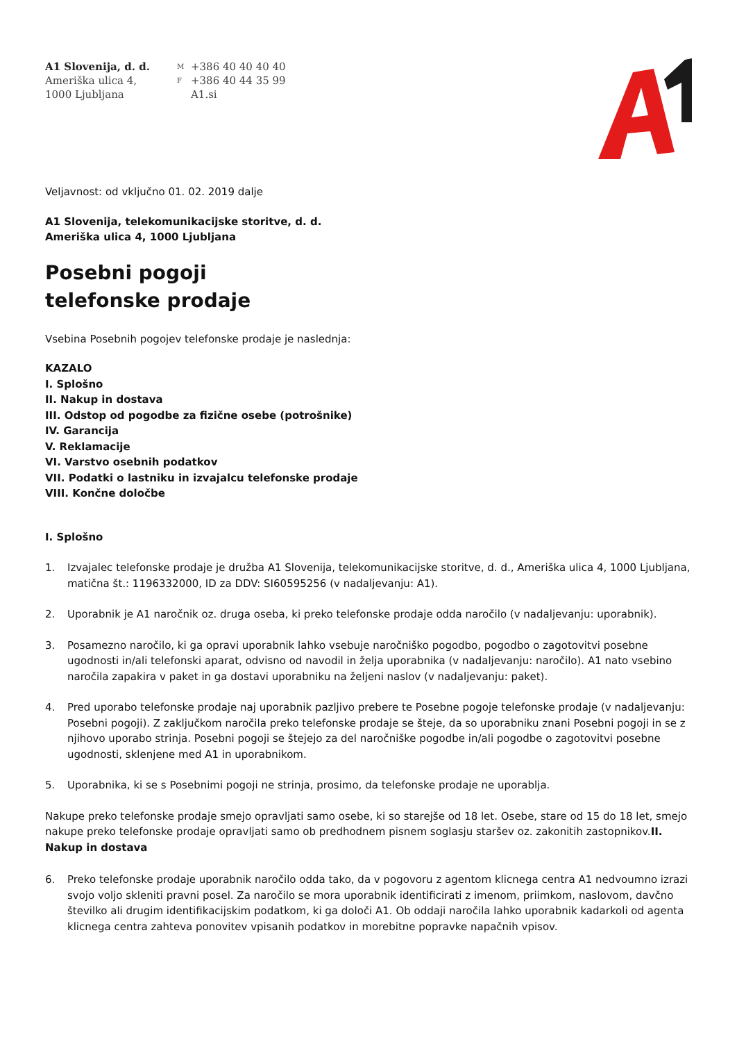A1 Slovenija, d. d.
Ameriška ulica 4,
1000 Ljubljana
M +386 40 40 40 40 F +386 40 44 35 99 A1.si
Veljavnost: od vključno 01. 02. 2019 dalje
A1 Slovenija, telekomunikacijske storitve, d. d.
Ameriška ulica 4, 1000 Ljubljana
Posebni pogoji
telefonske prodaje
Vsebina Posebnih pogojev telefonske prodaje je naslednja:
KAZALO
I. Splošno
II. Nakup in dostava
III. Odstop od pogodbe za fizične osebe (potrošnike)
IV. Garancija
V. Reklamacije
VI. Varstvo osebnih podatkov
VII. Podatki o lastniku in izvajalcu telefonske prodaje
VIII. Končne določbe
I. Splošno
1. Izvajalec telefonske prodaje je družba A1 Slovenija, telekomunikacijske storitve, d. d., Ameriška ulica 4, 1000 Ljubljana, matična št.: 1196332000, ID za DDV: SI60595256 (v nadaljevanju: A1).
2. Uporabnik je A1 naročnik oz. druga oseba, ki preko telefonske prodaje odda naročilo (v nadaljevanju: uporabnik).
3. Posamezno naročilo, ki ga opravi uporabnik lahko vsebuje naročniško pogodbo, pogodbo o zagotovitvi posebne ugodnosti in/ali telefonski aparat, odvisno od navodil in želja uporabnika (v nadaljevanju: naročilo). A1 nato vsebino naročila zapakira v paket in ga dostavi uporabniku na željeni naslov (v nadaljevanju: paket).
4. Pred uporabo telefonske prodaje naj uporabnik pazljivo prebere te Posebne pogoje telefonske prodaje (v nadaljevanju: Posebni pogoji). Z zaključkom naročila preko telefonske prodaje se šteje, da so uporabniku znani Posebni pogoji in se z njihovo uporabo strinja. Posebni pogoji se štejejo za del naročniške pogodbe in/ali pogodbe o zagotovitvi posebne ugodnosti, sklenjene med A1 in uporabnikom.
5. Uporabnika, ki se s Posebnimi pogoji ne strinja, prosimo, da telefonske prodaje ne uporablja.
Nakupe preko telefonske prodaje smejo opravljati samo osebe, ki so starejše od 18 let. Osebe, stare od 15 do 18 let, smejo nakupe preko telefonske prodaje opravljati samo ob predhodnem pisnem soglasju staršev oz. zakonitih zastopnikov.II. Nakup in dostava
6. Preko telefonske prodaje uporabnik naročilo odda tako, da v pogovoru z agentom klicnega centra A1 nedvoumno izrazi svojo voljo skleniti pravni posel. Za naročilo se mora uporabnik identificirati z imenom, priimkom, naslovom, davčno številko ali drugim identifikacijskim podatkom, ki ga določi A1. Ob oddaji naročila lahko uporabnik kadarkoli od agenta klicnega centra zahteva ponovitev vpisanih podatkov in morebitne popravke napačnih vpisov.